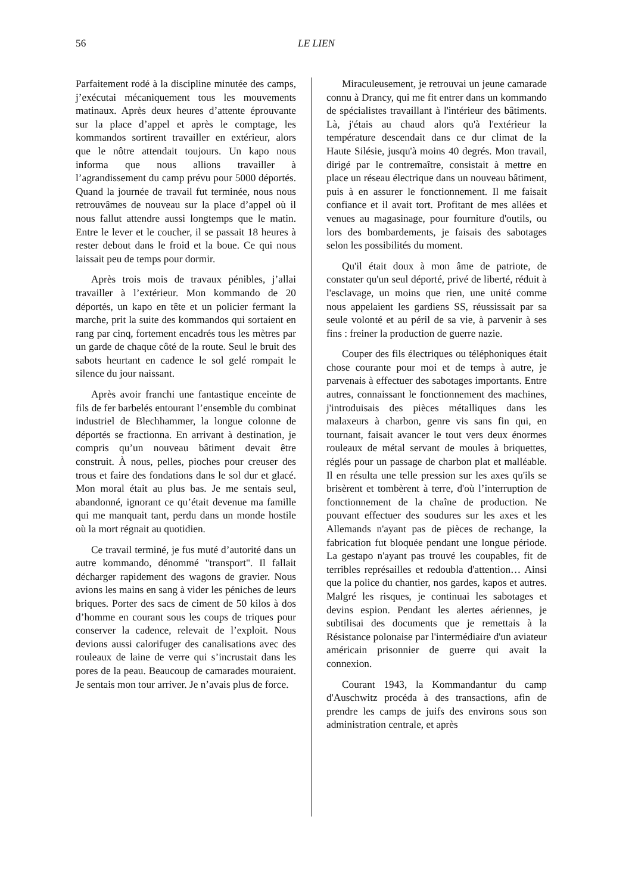56 LE LIEN
Parfaitement rodé à la discipline minutée des camps, j’exécutai mécaniquement tous les mouvements matinaux. Après deux heures d’attente éprouvante sur la place d’appel et après le comptage, les kommandos sortirent travailler en extérieur, alors que le nôtre attendait toujours. Un kapo nous informa que nous allions travailler à l’agrandissement du camp prévu pour 5000 déportés. Quand la journée de travail fut terminée, nous nous retrouvâmes de nouveau sur la place d’appel où il nous fallut attendre aussi longtemps que le matin. Entre le lever et le coucher, il se passait 18 heures à rester debout dans le froid et la boue. Ce qui nous laissait peu de temps pour dormir.
Après trois mois de travaux pénibles, j’allai travailler à l’extérieur. Mon kommando de 20 déportés, un kapo en tête et un policier fermant la marche, prit la suite des kommandos qui sortaient en rang par cinq, fortement encadrés tous les mètres par un garde de chaque côté de la route. Seul le bruit des sabots heurtant en cadence le sol gelé rompait le silence du jour naissant.
Après avoir franchi une fantastique enceinte de fils de fer barbelés entourant l’ensemble du combinat industriel de Blechhammer, la longue colonne de déportés se fractionna. En arrivant à destination, je compris qu’un nouveau bâtiment devait être construit. À nous, pelles, pioches pour creuser des trous et faire des fondations dans le sol dur et glacé. Mon moral était au plus bas. Je me sentais seul, abandonné, ignorant ce qu’était devenue ma famille qui me manquait tant, perdu dans un monde hostile où la mort régnait au quotidien.
Ce travail terminé, je fus muté d’autorité dans un autre kommando, dénommé "transport". Il fallait décharger rapidement des wagons de gravier. Nous avions les mains en sang à vider les péniches de leurs briques. Porter des sacs de ciment de 50 kilos à dos d’homme en courant sous les coups de triques pour conserver la cadence, relevait de l’exploit. Nous devions aussi calorifuger des canalisations avec des rouleaux de laine de verre qui s’incrustait dans les pores de la peau. Beaucoup de camarades mouraient. Je sentais mon tour arriver. Je n’avais plus de force.
Miraculeusement, je retrouvai un jeune camarade connu à Drancy, qui me fit entrer dans un kommando de spécialistes travaillant à l'intérieur des bâtiments. Là, j'étais au chaud alors qu'à l'extérieur la température descendait dans ce dur climat de la Haute Silésie, jusqu'à moins 40 degrés. Mon travail, dirigé par le contremaître, consistait à mettre en place un réseau électrique dans un nouveau bâtiment, puis à en assurer le fonctionnement. Il me faisait confiance et il avait tort. Profitant de mes allées et venues au magasinage, pour fourniture d'outils, ou lors des bombardements, je faisais des sabotages selon les possibilités du moment.
Qu'il était doux à mon âme de patriote, de constater qu'un seul déporté, privé de liberté, réduit à l'esclavage, un moins que rien, une unité comme nous appelaient les gardiens SS, réussissait par sa seule volonté et au péril de sa vie, à parvenir à ses fins : freiner la production de guerre nazie.
Couper des fils électriques ou téléphoniques était chose courante pour moi et de temps à autre, je parvenais à effectuer des sabotages importants. Entre autres, connaissant le fonctionnement des machines, j'introduisais des pièces métalliques dans les malaxeurs à charbon, genre vis sans fin qui, en tournant, faisait avancer le tout vers deux énormes rouleaux de métal servant de moules à briquettes, réglés pour un passage de charbon plat et malléable. Il en résulta une telle pression sur les axes qu'ils se brisèrent et tombèrent à terre, d'où l’interruption de fonctionnement de la chaîne de production. Ne pouvant effectuer des soudures sur les axes et les Allemands n'ayant pas de pièces de rechange, la fabrication fut bloquée pendant une longue période. La gestapo n'ayant pas trouvé les coupables, fit de terribles représailles et redoubla d'attention… Ainsi que la police du chantier, nos gardes, kapos et autres. Malgré les risques, je continuai les sabotages et devins espion. Pendant les alertes aériennes, je subtilisai des documents que je remettais à la Résistance polonaise par l'intermédiaire d'un aviateur américain prisonnier de guerre qui avait la connexion.
Courant 1943, la Kommandantur du camp d'Auschwitz procéda à des transactions, afin de prendre les camps de juifs des environs sous son administration centrale, et après